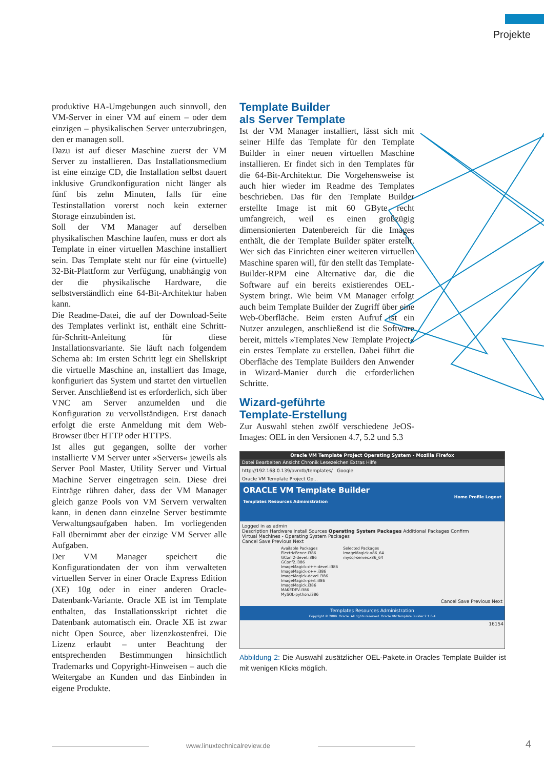Projekte
produktive HA-Umgebungen auch sinnvoll, den VM-Server in einer VM auf einem – oder dem einzigen – physikalischen Server unterzubringen, den er managen soll.
Dazu ist auf dieser Maschine zuerst der VM Server zu installieren. Das Installationsmedium ist eine einzige CD, die Installation selbst dauert inklusive Grundkonfiguration nicht länger als fünf bis zehn Minuten, falls für eine Testinstallation vorerst noch kein externer Storage einzubinden ist.
Soll der VM Manager auf derselben physikalischen Maschine laufen, muss er dort als Template in einer virtuellen Maschine installiert sein. Das Template steht nur für eine (virtuelle) 32-Bit-Plattform zur Verfügung, unabhängig von der die physikalische Hardware, die selbstverständlich eine 64-Bit-Architektur haben kann.
Die Readme-Datei, die auf der Download-Seite des Templates verlinkt ist, enthält eine Schritt-für-Schritt-Anleitung für diese Installationsvariante. Sie läuft nach folgendem Schema ab: Im ersten Schritt legt ein Shellskript die virtuelle Maschine an, installiert das Image, konfiguriert das System und startet den virtuellen Server. Anschließend ist es erforderlich, sich über VNC am Server anzumelden und die Konfiguration zu vervollständigen. Erst danach erfolgt die erste Anmeldung mit dem Web-Browser über HTTP oder HTTPS.
Ist alles gut gegangen, sollte der vorher installierte VM Server unter »Servers« jeweils als Server Pool Master, Utility Server und Virtual Machine Server eingetragen sein. Diese drei Einträge rühren daher, dass der VM Manager gleich ganze Pools von VM Servern verwalten kann, in denen dann einzelne Server bestimmte Verwaltungsaufgaben haben. Im vorliegenden Fall übernimmt aber der einzige VM Server alle Aufgaben.
Der VM Manager speichert die Konfigurationdaten der von ihm verwalteten virtuellen Server in einer Oracle Express Edition (XE) 10g oder in einer anderen Oracle-Datenbank-Variante. Oracle XE ist im Template enthalten, das Installationsskript richtet die Datenbank automatisch ein. Oracle XE ist zwar nicht Open Source, aber lizenzkostenfrei. Die Lizenz erlaubt – unter Beachtung der entsprechenden Bestimmungen hinsichtlich Trademarks und Copyright-Hinweisen – auch die Weitergabe an Kunden und das Einbinden in eigene Produkte.
Template Builder
als Server Template
Ist der VM Manager installiert, lässt sich mit seiner Hilfe das Template für den Template Builder in einer neuen virtuellen Maschine installieren. Er findet sich in den Templates für die 64-Bit-Architektur. Die Vorgehensweise ist auch hier wieder im Readme des Templates beschrieben. Das für den Template Builder erstellte Image ist mit 60 GByte recht umfangreich, weil es einen großzügig dimensionierten Datenbereich für die Images enthält, die der Template Builder später erstellt. Wer sich das Einrichten einer weiteren virtuellen Maschine sparen will, für den stellt das Template-Builder-RPM eine Alternative dar, die die Software auf ein bereits existierendes OEL-System bringt. Wie beim VM Manager erfolgt auch beim Template Builder der Zugriff über eine Web-Oberfläche. Beim ersten Aufruf ist ein Nutzer anzulegen, anschließend ist die Software bereit, mittels »Templates|New Template Project« ein erstes Template zu erstellen. Dabei führt die Oberfläche des Template Builders den Anwender in Wizard-Manier durch die erforderlichen Schritte.
Wizard-geführte
Template-Erstellung
Zur Auswahl stehen zwölf verschiedene JeOS-Images: OEL in den Versionen 4.7, 5.2 und 5.3
Oracle VM Template Project Operating System - Mozilla Firefox
Datei Bearbeiten Ansicht Chronik Lesezeichen Extras Hilfe
http://192.168.0.139/ovmtb/templates/ Google
Oracle VM Template Project Op...
ORACLE VM Template Builder
Home Profile Logout
Templates Resources Administration
Logged in as admin
Description Hardware Install Sources Operating System Packages Additional Packages Confirm
Virtual Machines - Operating System Packages
Cancel Save Previous Next
Available Packages
ElectricFence.i386
GConf2-devel.i386
GConf2.i386
ImageMagick-c++-devel.i386
ImageMagick-c++.i386
ImageMagick-devel.i386
ImageMagick-perl.i386
ImageMagick.i386
MAKEDEV.i386
MySQL-python.i386
Selected Packages
ImageMagick.x86_64
mysql-server.x86_64
Cancel Save Previous Next
Templates Resources Administration
Copyright © 2009. Oracle. All rights reserved. Oracle VM Template Builder 2.1.0-4
16154
Abbildung 2: Die Auswahl zusätzlicher OEL-Pakete.in Oracles Template Builder ist mit wenigen Klicks möglich.
www.linuxtechnicalreview.de 4